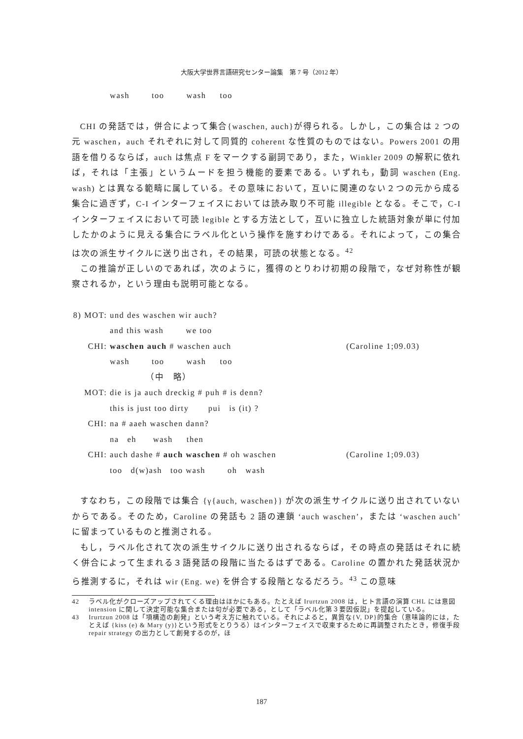大阪大学世界言語研究センター論集　第 7 号（2012 年）
wash too wash too
CHI の発話では，併合によって集合{waschen, auch}が得られる。しかし，この集合は 2 つの元 waschen，auch それぞれに対して同質的 coherent な性質のものではない。Powers 2001 の用語を借りるならば，auch は焦点 F をマークする副詞であり，また，Winkler 2009 の解釈に依れば，それは「主張」というムードを担う機能的要素である。いずれも，動詞 waschen (Eng. wash) とは異なる範疇に属している。その意味において，互いに関連のない２つの元から成る集合に過ぎず，C-I インターフェイスにおいては読み取り不可能 illegible となる。そこで，C-I インターフェイスにおいて可読 legible とする方法として，互いに独立した統語対象が単に付加したかのように見える集合にラベル化という操作を施すわけである。それによって，この集合は次の派生サイクルに送り出され，その結果，可読の状態となる。<sup>42</sup>
この推論が正しいのであれば，次のように，獲得のとりわけ初期の段階で，なぜ対称性が観察されるか，という理由も説明可能となる。
| 8) MOT: | und des waschen wir auch? | |
| | and this wash we too | |
| CHI: | waschen auch # waschen auch | (Caroline 1;09.03) |
| | wash too wash too | |
| | （中 略） | |
| MOT: | die is ja auch dreckig # puh # is denn? | |
| | this is just too dirty pui is (it) ? | |
| CHI: | na # aaeh waschen dann? | |
| | na eh wash then | |
| CHI: | auch dashe # auch waschen # oh waschen | (Caroline 1;09.03) |
| | too d(w)ash too wash oh wash | |
すなわち，この段階では集合 {γ{auch, waschen}} が次の派生サイクルに送り出されていないからである。そのため，Caroline の発話も 2 語の連鎖 ‘auch waschen’，または ‘waschen auch’ に留まっているものと推測される。
もし，ラベル化されて次の派生サイクルに送り出されるならば，その時点の発話はそれに続く併合によって生まれる３語発話の段階に当たるはずである。Caroline の置かれた発話状況から推測するに，それは wir (Eng. we) を併合する段階となるだろう。<sup>43</sup> この意味
42 ラベル化がクローズアップされてくる理由はほかにもある。たとえば Irurtzun 2008 は，ヒト言語の演算 CHL には意図 intension に関して決定可能な集合または句が必要である，として「ラベル化第３要因仮説」を提起している。
43 Irurtzun 2008 は「項構造の創発」という考え方に触れている。それによると，異質な{V, DP}的集合（意味論的には，たとえば {kiss (e) & Mary (y)}という形式をとりうる）はインターフェイスで収束するために再調整されたとき，修復手段 repair strategy の出力として創発するのが，ほ
187